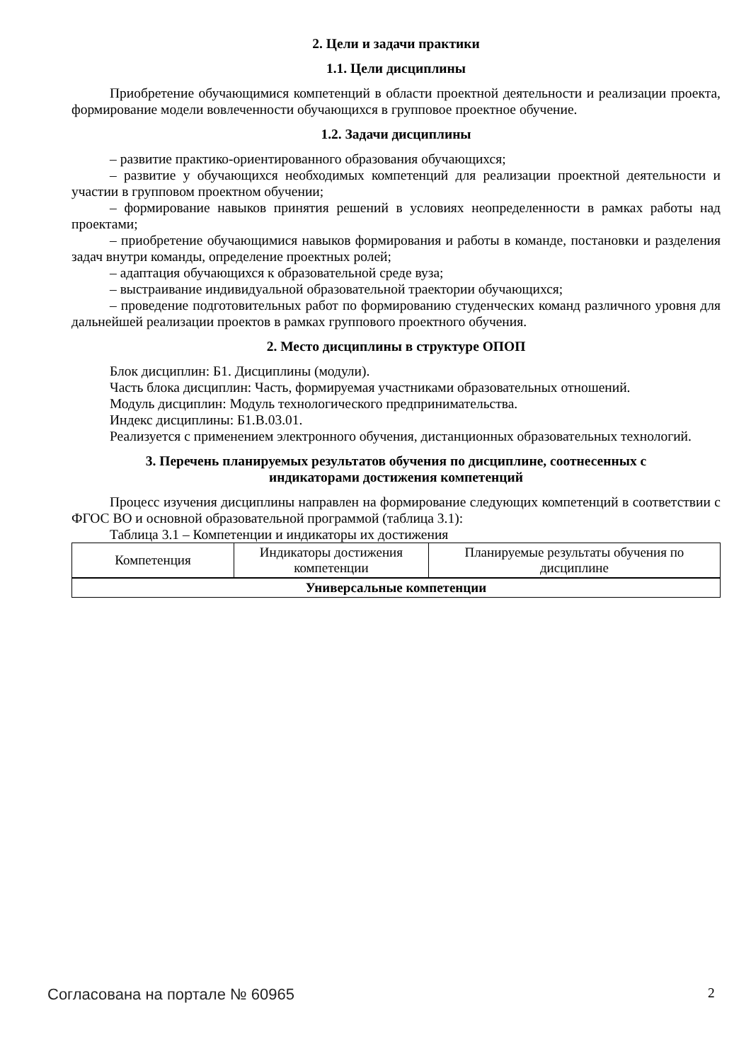2. Цели и задачи практики
1.1. Цели дисциплины
Приобретение обучающимися компетенций в области проектной деятельности и реализации проекта, формирование модели вовлеченности обучающихся в групповое проектное обучение.
1.2. Задачи дисциплины
– развитие практико-ориентированного образования обучающихся;
– развитие у обучающихся необходимых компетенций для реализации проектной деятельности и участии в групповом проектном обучении;
– формирование навыков принятия решений в условиях неопределенности в рамках работы над проектами;
– приобретение обучающимися навыков формирования и работы в команде, постановки и разделения задач внутри команды, определение проектных ролей;
– адаптация обучающихся к образовательной среде вуза;
– выстраивание индивидуальной образовательной траектории обучающихся;
– проведение подготовительных работ по формированию студенческих команд различного уровня для дальнейшей реализации проектов в рамках группового проектного обучения.
2. Место дисциплины в структуре ОПОП
Блок дисциплин: Б1. Дисциплины (модули).
Часть блока дисциплин: Часть, формируемая участниками образовательных отношений.
Модуль дисциплин: Модуль технологического предпринимательства.
Индекс дисциплины: Б1.В.03.01.
Реализуется с применением электронного обучения, дистанционных образовательных технологий.
3. Перечень планируемых результатов обучения по дисциплине, соотнесенных с
индикаторами достижения компетенций
Процесс изучения дисциплины направлен на формирование следующих компетенций в соответствии с ФГОС ВО и основной образовательной программой (таблица 3.1):
Таблица 3.1 – Компетенции и индикаторы их достижения
| Компетенция | Индикаторы достижения компетенции | Планируемые результаты обучения по дисциплине |
| --- | --- | --- |
| Универсальные компетенции | | |
Согласована на портале № 60965 2